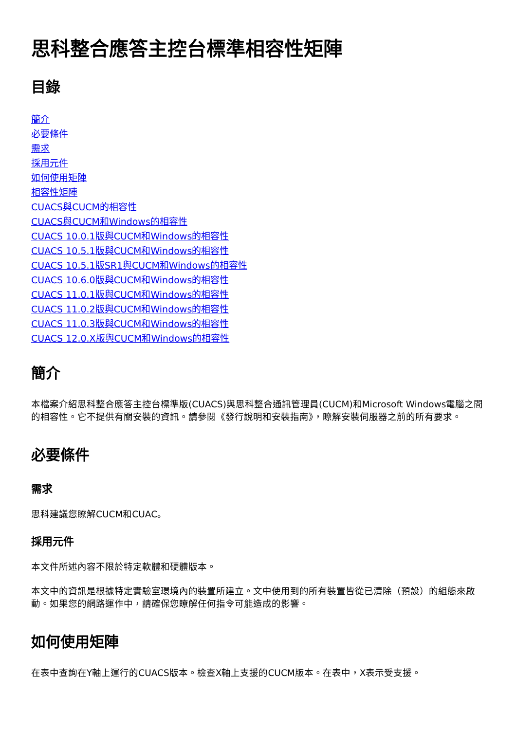思科整合應答主控台標準相容性矩陣
目錄
簡介
必要條件
需求
採用元件
如何使用矩陣
相容性矩陣
CUACS與CUCM的相容性
CUACS與CUCM和Windows的相容性
CUACS 10.0.1版與CUCM和Windows的相容性
CUACS 10.5.1版與CUCM和Windows的相容性
CUACS 10.5.1版SR1與CUCM和Windows的相容性
CUACS 10.6.0版與CUCM和Windows的相容性
CUACS 11.0.1版與CUCM和Windows的相容性
CUACS 11.0.2版與CUCM和Windows的相容性
CUACS 11.0.3版與CUCM和Windows的相容性
CUACS 12.0.X版與CUCM和Windows的相容性
簡介
本檔案介紹思科整合應答主控台標準版(CUACS)與思科整合通訊管理員(CUCM)和Microsoft Windows電腦之間的相容性。它不提供有關安裝的資訊。請參閱《發行說明和安裝指南》，瞭解安裝伺服器之前的所有要求。
必要條件
需求
思科建議您瞭解CUCM和CUAC。
採用元件
本文件所述內容不限於特定軟體和硬體版本。
本文中的資訊是根據特定實驗室環境內的裝置所建立。文中使用到的所有裝置皆從已清除（預設）的組態來啟動。如果您的網路運作中，請確保您瞭解任何指令可能造成的影響。
如何使用矩陣
在表中查詢在Y軸上運行的CUACS版本。檢查X軸上支援的CUCM版本。在表中，X表示受支援。